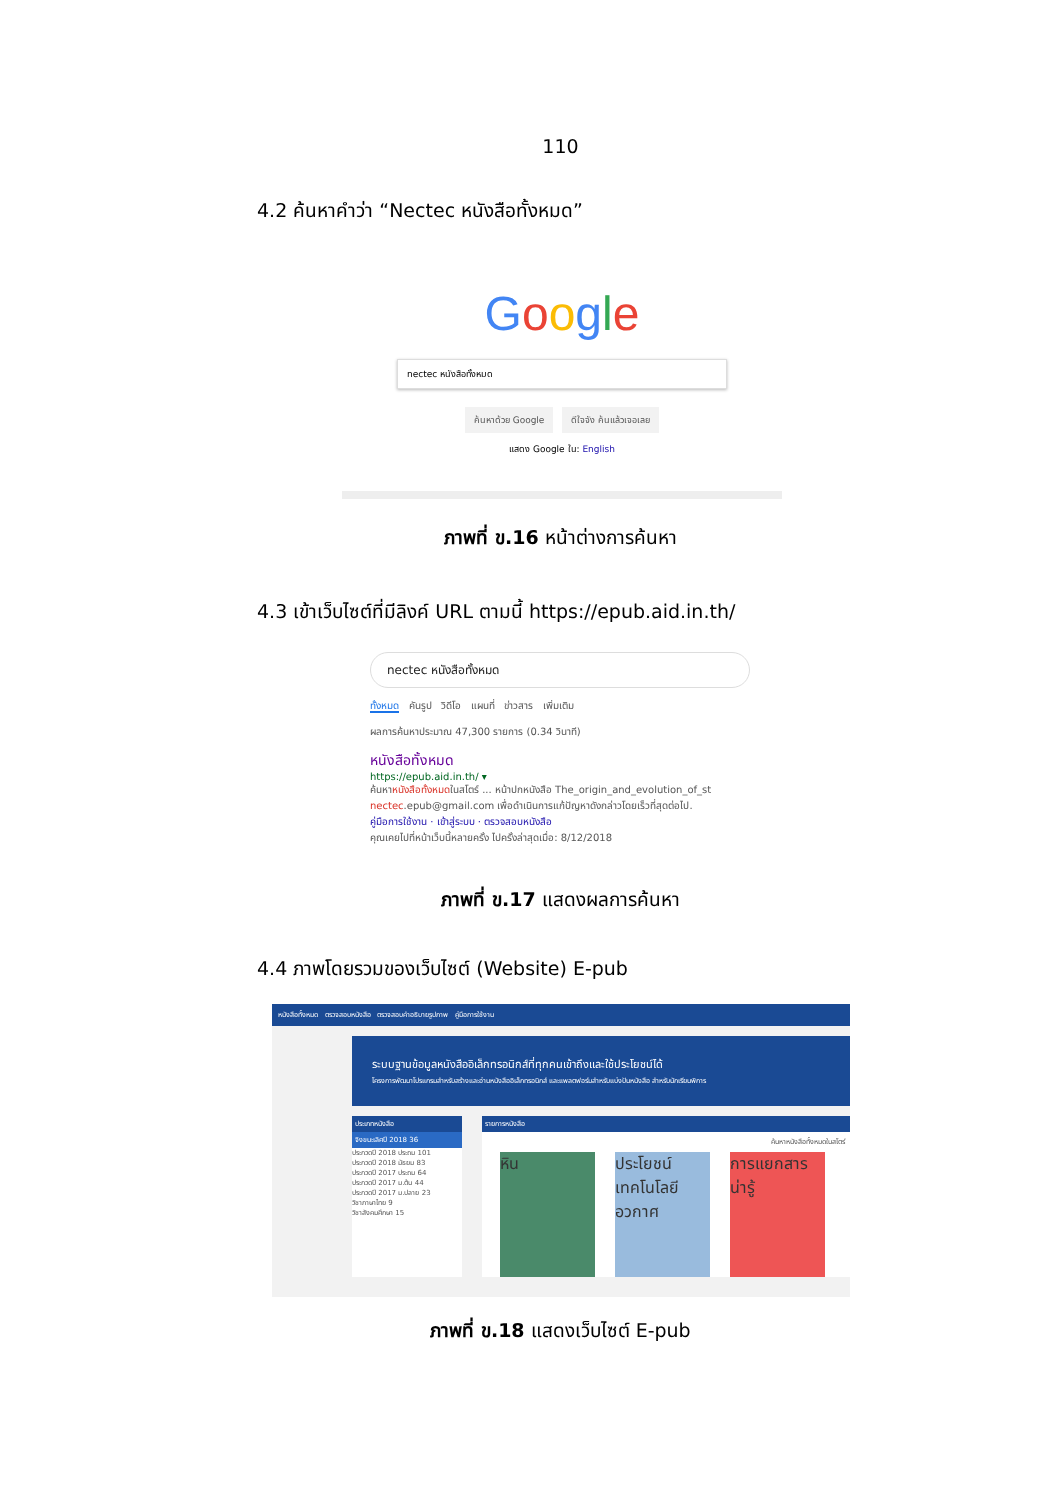110
4.2 ค้นหาคำว่า “Nectec หนังสือทั้งหมด”
Google
nectec หนังสือทั้งหมด
ค้นหาด้วย Google ดีใจจัง ค้นแล้วเจอเลย
แสดง Google ใน: English
ภาพที่ ข.16 หน้าต่างการค้นหา
4.3 เข้าเว็บไซต์ที่มีลิงค์ URL ตามนี้ https://epub.aid.in.th/
nectec หนังสือทั้งหมด
ทั้งหมด คันรูป วิดีโอ แผนที่ ข่าวสาร เพิ่มเติม
ผลการค้นหาประมาณ 47,300 รายการ (0.34 วินาที)
หนังสือทั้งหมด
https://epub.aid.in.th/ ▾
ค้นหาหนังสือทั้งหมดในสโตร์ ... หน้าปกหนังสือ The_origin_and_evolution_of_st
nectec.epub@gmail.com เพื่อดำเนินการแก้ปัญหาดังกล่าวโดยเร็วที่สุดต่อไป.
คู่มือการใช้งาน · เข้าสู่ระบบ · ตรวจสอบหนังสือ
คุณเคยไปที่หน้าเว็บนี้หลายครั้ง ไปครั้งล่าสุดเมื่อ: 8/12/2018
ภาพที่ ข.17 แสดงผลการค้นหา
4.4 ภาพโดยรวมของเว็บไซต์ (Website) E-pub
หนังสือทั้งหมด ตรวจสอบหนังสือ ตรวจสอบคำอธิบายรูปภาพ คู่มือการใช้งาน
ระบบฐานข้อมูลหนังสืออิเล็กทรอนิกส์ที่ทุกคนเข้าถึงและใช้ประโยชน์ได้
โครงการพัฒนาโปรแกรมสำหรับสร้างและอ่านหนังสืออิเล็กทรอนิกส์ และแพลตฟอร์มสำหรับแบ่งปันหนังสือ สำหรับนักเรียนพิการ
ประเภทหนังสือ
จิงขนะเลิศปี 2018 36
ประกวดปี 2018 ประถม 101
ประกวดปี 2018 มัธยม 83
ประกวดปี 2017 ประถม 64
ประกวดปี 2017 ม.ต้น 44
ประกวดปี 2017 ม.ปลาย 23
วิชาภาษาไทย 9
วิชาสังคมศึกษา 15
รายการหนังสือ
ค้นหาหนังสือทั้งหมดในสโตร์
หิน ประโยชน์เทคโนโลยีอวกาศ
การแยกสาร น่ารู้
ภาพที่ ข.18 แสดงเว็บไซต์ E-pub